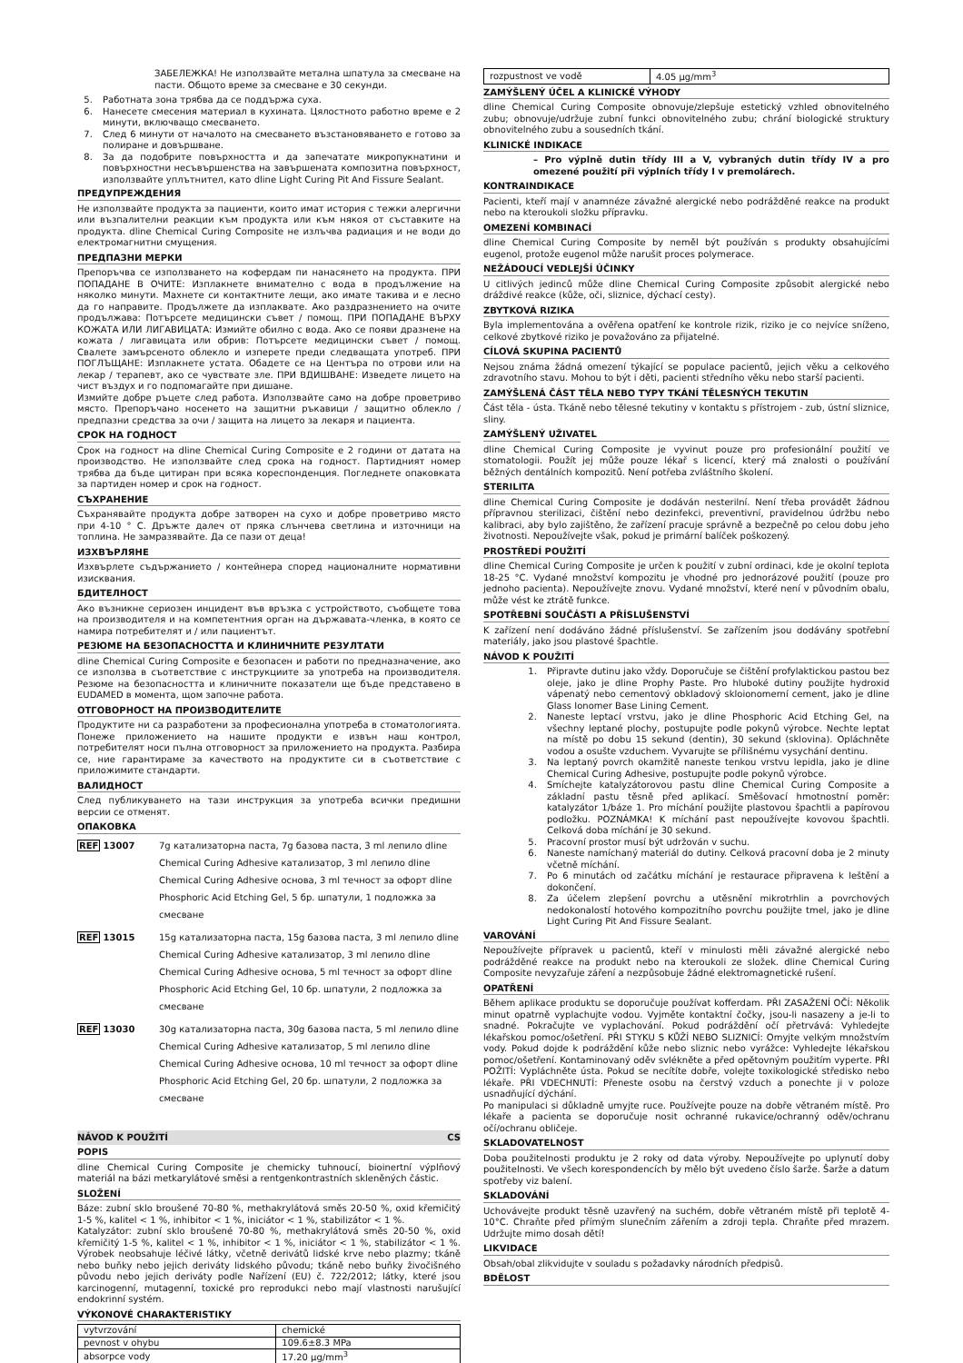ЗАБЕЛЕЖКА! Не използвайте метална шпатула за смесване на пасти. Общото време за смесване е 30 секунди.
5. Работната зона трябва да се поддържа суха.
6. Нанесете смесения материал в кухината. Цялостното работно време е 2 минути, включващо смесването.
7. След 6 минути от началото на смесването възстановяването е готово за полиране и довършване.
8. За да подобрите повърхността и да запечатате микропукнатини и повърхностни несъвършенства на завършената композитна повърхност, използвайте уплътнител, като dline Light Curing Pit And Fissure Sealant.
ПРЕДУПРЕЖДЕНИЯ
Не използвайте продукта за пациенти, които имат история с тежки алергични или възпалителни реакции към продукта или към някоя от съставките на продукта. dline Chemical Curing Composite не излъчва радиация и не води до електромагнитни смущения.
ПРЕДПАЗНИ МЕРКИ
Препоръчва се използването на кофердам пи нанасянето на продукта. ПРИ ПОПАДАНЕ В ОЧИТЕ: Изплакнете внимателно с вода в продължение на няколко минути. Махнете си контактните лещи, ако имате такива и е лесно да го направите. Продължете да изплаквате. Ако раздразнението на очите продължава: Потърсете медицински съвет / помощ. ПРИ ПОПАДАНЕ ВЪРХУ КОЖАТА ИЛИ ЛИГАВИЦАТА: Измийте обилно с вода. Ако се появи дразнене на кожата / лигавицата или обрив: Потърсете медицински съвет / помощ. Свалете замърсеното облекло и изперете преди следващата употреб. ПРИ ПОГЛЪЩАНЕ: Изплакнете устата. Обадете се на Центъра по отрови или на лекар / терапевт, ако се чувствате зле. ПРИ ВДИШВАНЕ: Изведете лицето на чист въздух и го подпомагайте при дишане.
Измийте добре ръцете след работа. Използвайте само на добре проветриво място. Препоръчано носенето на защитни ръкавици / защитно облекло / предпазни средства за очи / защита на лицето за лекаря и пациента.
СРОК НА ГОДНОСТ
Срок на годност на dline Chemical Curing Composite е 2 години от датата на производство. Не използвайте след срока на годност. Партидният номер трябва да бъде цитиран при всяка кореспонденция. Погледнете опаковката за партиден номер и срок на годност.
СЪХРАНЕНИЕ
Съхранявайте продукта добре затворен на сухо и добре проветриво място при 4-10 ° C. Дръжте далеч от пряка слънчева светлина и източници на топлина. Не замразявайте. Да се пази от деца!
ИЗХВЪРЛЯНЕ
Изхвърлете съдържанието / контейнера според националните нормативни изисквания.
БДИТЕЛНОСТ
Ако възникне сериозен инцидент във връзка с устройството, съобщете това на производителя и на компетентния орган на държавата-членка, в която се намира потребителят и / или пациентът.
РЕЗЮМЕ НА БЕЗОПАСНОСТТА И КЛИНИЧНИТЕ РЕЗУЛТАТИ
dline Chemical Curing Composite е безопасен и работи по предназначение, ако се използва в съответствие с инструкциите за употреба на производителя. Резюме на безопасността и клиничните показатели ще бъде представено в EUDAMED в момента, щом започне работа.
ОТГОВОРНОСТ НА ПРОИЗВОДИТЕЛИТЕ
Продуктите ни са разработени за професионална употреба в стоматологията. Понеже приложението на нашите продукти е извън наш контрол, потребителят носи пълна отговорност за приложението на продукта. Разбира се, ние гарантираме за качеството на продуктите си в съответствие с приложимите стандарти.
ВАЛИДНОСТ
След публикуването на тази инструкция за употреба всички предишни версии се отменят.
ОПАКОВКА
| REF 13007 | 7g катализаторна паста, 7g базова паста, 3 ml лепило dline Chemical Curing Adhesive катализатор, 3 ml лепило dline Chemical Curing Adhesive основа, 3 ml течност за офорт dline Phosphoric Acid Etching Gel, 5 бр. шпатули, 1 подложка за смесване |
| REF 13015 | 15g катализаторна паста, 15g базова паста, 3 ml лепило dline Chemical Curing Adhesive катализатор, 3 ml лепило dline Chemical Curing Adhesive основа, 5 ml течност за офорт dline Phosphoric Acid Etching Gel, 10 бр. шпатули, 2 подложка за смесване |
| REF 13030 | 30g катализаторна паста, 30g базова паста, 5 ml лепило dline Chemical Curing Adhesive катализатор, 5 ml лепило dline Chemical Curing Adhesive основа, 10 ml течност за офорт dline Phosphoric Acid Etching Gel, 20 бр. шпатули, 2 подложка за смесване |
NÁVOD K POUŽITÍ CS
POPIS
dline Chemical Curing Composite je chemicky tuhnoucí, bioinertní výplňový materiál na bázi metkarylátové směsi a rentgenkontrastních skleněných částic.
SLOŽENÍ
Báze: zubní sklo broušené 70-80 %, methakrylátová směs 20-50 %, oxid křemičitý 1-5 %, kalitel < 1 %, inhibitor < 1 %, iniciátor < 1 %, stabilizátor < 1 %.
Katalyzátor: zubní sklo broušené 70-80 %, methakrylátová směs 20-50 %, oxid křemičitý 1-5 %, kalitel < 1 %, inhibitor < 1 %, iniciátor < 1 %, stabilizátor < 1 %. Výrobek neobsahuje léčivé látky, včetně derivátů lidské krve nebo plazmy; tkáně nebo buňky nebo jejich deriváty lidského původu; tkáně nebo buňky živočišného původu nebo jejich deriváty podle Nařízení (EU) č. 722/2012; látky, které jsou karcinogenní, mutagenní, toxické pro reprodukci nebo mají vlastnosti narušující endokrinní systém.
VÝKONOVÉ CHARAKTERISTIKY
| vytvrzování | chemické |
| pevnost v ohybu | 109.6±8.3 MPa |
| absorpce vody | 17.20 μg/mm<sup>3</sup> |
| rozpustnost ve vodě | 4.05 μg/mm<sup>3</sup> |
ZAMÝŠLENÝ ÚČEL A KLINICKÉ VÝHODY
dline Chemical Curing Composite obnovuje/zlepšuje estetický vzhled obnovitelného zubu; obnovuje/udržuje zubní funkci obnovitelného zubu; chrání biologické struktury obnovitelného zubu a sousedních tkání.
KLINICKÉ INDIKACE
– Pro výplně dutin třídy III a V, vybraných dutin třídy IV a pro omezené použití při výplních třídy I v premolárech.
KONTRAINDIKACE
Pacienti, kteří mají v anamnéze závažné alergické nebo podrážděné reakce na produkt nebo na kteroukoli složku přípravku.
OMEZENÍ KOMBINACÍ
dline Chemical Curing Composite by neměl být používán s produkty obsahujícími eugenol, protože eugenol může narušit proces polymerace.
NEŽÁDOUCÍ VEDLEJŠÍ ÚČINKY
U citlivých jedinců může dline Chemical Curing Composite způsobit alergické nebo dráždivé reakce (kůže, oči, sliznice, dýchací cesty).
ZBYTKOVÁ RIZIKA
Byla implementována a ověřena opatření ke kontrole rizik, riziko je co nejvíce sníženo, celkové zbytkové riziko je považováno za přijatelné.
CÍLOVÁ SKUPINA PACIENTŮ
Nejsou známa žádná omezení týkající se populace pacientů, jejich věku a celkového zdravotního stavu. Mohou to být i děti, pacienti středního věku nebo starší pacienti.
ZAMÝŠLENÁ ČÁST TĚLA NEBO TYPY TKÁNÍ TĚLESNÝCH TEKUTIN
Část těla - ústa. Tkáně nebo tělesné tekutiny v kontaktu s přístrojem - zub, ústní sliznice, sliny.
ZAMÝŠLENÝ UŽIVATEL
dline Chemical Curing Composite je vyvinut pouze pro profesionální použití ve stomatologii. Použít jej může pouze lékař s licencí, který má znalosti o používání běžných dentálních kompozitů. Není potřeba zvláštního školení.
STERILITA
dline Chemical Curing Composite je dodáván nesterilní. Není třeba provádět žádnou přípravnou sterilizaci, čištění nebo dezinfekci, preventivní, pravidelnou údržbu nebo kalibraci, aby bylo zajištěno, že zařízení pracuje správně a bezpečně po celou dobu jeho životnosti. Nepoužívejte však, pokud je primární balíček poškozený.
PROSTŘEDÍ POUŽITÍ
dline Chemical Curing Composite je určen k použití v zubní ordinaci, kde je okolní teplota 18-25 °C. Vydané množství kompozitu je vhodné pro jednorázové použití (pouze pro jednoho pacienta). Nepoužívejte znovu. Vydané množství, které není v původním obalu, může vést ke ztrátě funkce.
SPOTŘEBNÍ SOUČÁSTI A PŘÍSLUŠENSTVÍ
K zařízení není dodáváno žádné příslušenství. Se zařízením jsou dodávány spotřební materiály, jako jsou plastové špachtle.
NÁVOD K POUŽITÍ
1. Připravte dutinu jako vždy. Doporučuje se čištění profylaktickou pastou bez oleje, jako je dline Prophy Paste. Pro hluboké dutiny použijte hydroxid vápenatý nebo cementový obkladový skloionomerní cement, jako je dline Glass Ionomer Base Lining Cement.
2. Naneste leptací vrstvu, jako je dline Phosphoric Acid Etching Gel, na všechny leptané plochy, postupujte podle pokynů výrobce. Nechte leptat na místě po dobu 15 sekund (dentin), 30 sekund (sklovina). Opláchněte vodou a osušte vzduchem. Vyvarujte se přílišnému vysychání dentinu.
3. Na leptaný povrch okamžitě naneste tenkou vrstvu lepidla, jako je dline Chemical Curing Adhesive, postupujte podle pokynů výrobce.
4. Smíchejte katalyzátorovou pastu dline Chemical Curing Composite a základní pastu těsně před aplikací. Směšovací hmotnostní poměr: katalyzátor 1/báze 1. Pro míchání použijte plastovou špachtli a papírovou podložku. POZNÁMKA! K míchání past nepoužívejte kovovou špachtli. Celková doba míchání je 30 sekund.
5. Pracovní prostor musí být udržován v suchu.
6. Naneste namíchaný materiál do dutiny. Celková pracovní doba je 2 minuty včetně míchání.
7. Po 6 minutách od začátku míchání je restaurace připravena k leštění a dokončení.
8. Za účelem zlepšení povrchu a utěsnění mikrotrhlin a povrchových nedokonalostí hotového kompozitního povrchu použijte tmel, jako je dline Light Curing Pit And Fissure Sealant.
VAROVÁNÍ
Nepoužívejte přípravek u pacientů, kteří v minulosti měli závažné alergické nebo podrážděné reakce na produkt nebo na kteroukoli ze složek. dline Chemical Curing Composite nevyzařuje záření a nezpůsobuje žádné elektromagnetické rušení.
OPATŘENÍ
Během aplikace produktu se doporučuje používat kofferdam. PŘI ZASAŽENÍ OČÍ: Několik minut opatrně vyplachujte vodou. Vyjměte kontaktní čočky, jsou-li nasazeny a je-li to snadné. Pokračujte ve vyplachování. Pokud podráždění očí přetrvává: Vyhledejte lékařskou pomoc/ošetření. PŘI STYKU S KŮŽÍ NEBO SLIZNICÍ: Omyjte velkým množstvím vody. Pokud dojde k podráždění kůže nebo sliznic nebo vyrážce: Vyhledejte lékařskou pomoc/ošetření. Kontaminovaný oděv svlékněte a před opětovným použitím vyperte. PŘI POŽITÍ: Vypláchněte ústa. Pokud se necítíte dobře, volejte toxikologické středisko nebo lékaře. PŘI VDECHNUTÍ: Přeneste osobu na čerstvý vzduch a ponechte ji v poloze usnadňující dýchání.
Po manipulaci si důkladně umyjte ruce. Používejte pouze na dobře větraném místě. Pro lékaře a pacienta se doporučuje nosit ochranné rukavice/ochranný oděv/ochranu očí/ochranu obličeje.
SKLADOVATELNOST
Doba použitelnosti produktu je 2 roky od data výroby. Nepoužívejte po uplynutí doby použitelnosti. Ve všech korespondencích by mělo být uvedeno číslo šarže. Šarže a datum spotřeby viz balení.
SKLADOVÁNÍ
Uchovávejte produkt těsně uzavřený na suchém, dobře větraném místě při teplotě 4-10°C. Chraňte před přímým slunečním zářením a zdroji tepla. Chraňte před mrazem. Udržujte mimo dosah dětí!
LIKVIDACE
Obsah/obal zlikvidujte v souladu s požadavky národních předpisů.
BDĚLOST